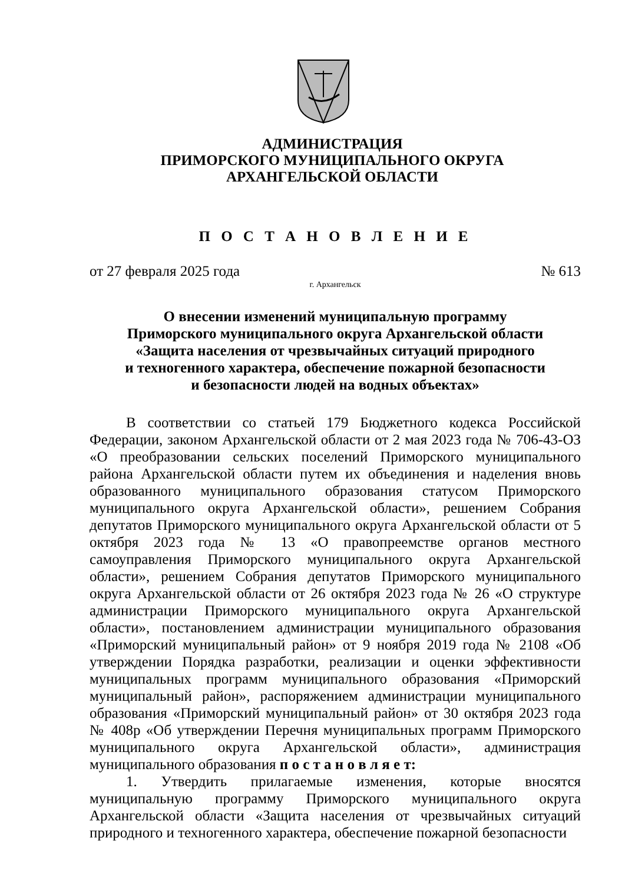АДМИНИСТРАЦИЯ
ПРИМОРСКОГО МУНИЦИПАЛЬНОГО ОКРУГА
АРХАНГЕЛЬСКОЙ ОБЛАСТИ
П О С Т А Н О В Л Е Н И Е
от 27 февраля 2025 года № 613
г. Архангельск
О внесении изменений муниципальную программу
Приморского муниципального округа Архангельской области
«Защита населения от чрезвычайных ситуаций природного
и техногенного характера, обеспечение пожарной безопасности
и безопасности людей на водных объектах»
В соответствии со статьей 179 Бюджетного кодекса Российской Федерации, законом Архангельской области от 2 мая 2023 года № 706-43-ОЗ «О преобразовании сельских поселений Приморского муниципального района Архангельской области путем их объединения и наделения вновь образованного муниципального образования статусом Приморского муниципального округа Архангельской области», решением Собрания депутатов Приморского муниципального округа Архангельской области от 5 октября 2023 года № 13 «О правопреемстве органов местного самоуправления Приморского муниципального округа Архангельской области», решением Собрания депутатов Приморского муниципального округа Архангельской области от 26 октября 2023 года № 26 «О структуре администрации Приморского муниципального округа Архангельской области», постановлением администрации муниципального образования «Приморский муниципальный район» от 9 ноября 2019 года № 2108 «Об утверждении Порядка разработки, реализации и оценки эффективности муниципальных программ муниципального образования «Приморский муниципальный район», распоряжением администрации муниципального образования «Приморский муниципальный район» от 30 октября 2023 года № 408р «Об утверждении Перечня муниципальных программ Приморского муниципального округа Архангельской области», администрация муниципального образования п о с т а н о в л я е т:
1. Утвердить прилагаемые изменения, которые вносятся муниципальную программу Приморского муниципального округа Архангельской области «Защита населения от чрезвычайных ситуаций природного и техногенного характера, обеспечение пожарной безопасности